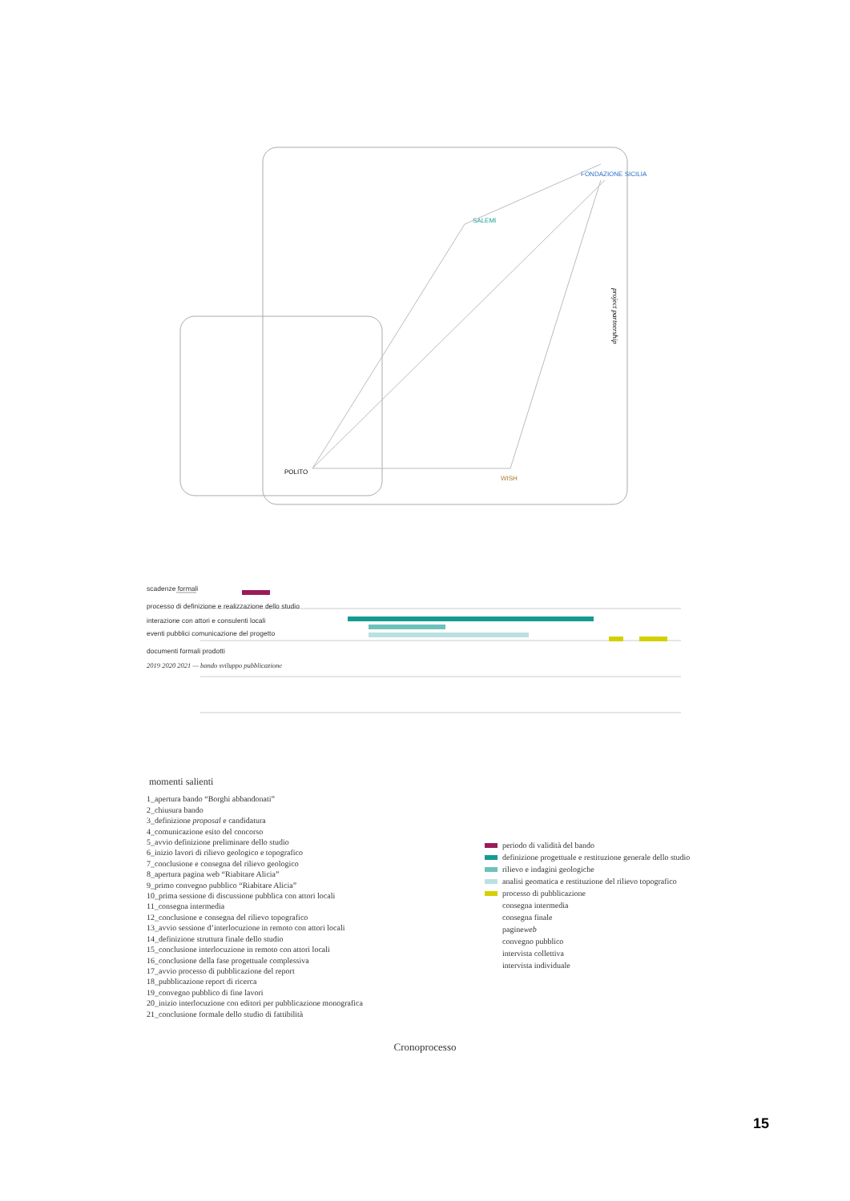FONDAZIONE SICILIA
SALEMI
WISH
POLITO
project partnership
scadenze formali
processo di definizione e realizzazione dello studio
interazione con attori e consulenti locali
eventi pubblici comunicazione del progetto
documenti formali prodotti
2019 2020 2021 — bando sviluppo pubblicazione
momenti salienti
1_apertura bando “Borghi abbandonati”
2_chiusura bando
3_definizione proposal e candidatura
4_comunicazione esito del concorso
5_avvio definizione preliminare dello studio
6_inizio lavori di rilievo geologico e topografico
7_conclusione e consegna del rilievo geologico
8_apertura pagina web “Riabitare Alicia”
9_primo convegno pubblico “Riabitare Alicia”
10_prima sessione di discussione pubblica con attori locali
11_consegna intermedia
12_conclusione e consegna del rilievo topografico
13_avvio sessione d’interlocuzione in remoto con attori locali
14_definizione struttura finale dello studio
15_conclusione interlocuzione in remoto con attori locali
16_conclusione della fase progettuale complessiva
17_avvio processo di pubblicazione del report
18_pubblicazione report di ricerca
19_convegno pubblico di fine lavori
20_inizio interlocuzione con editori per pubblicazione monografica
21_conclusione formale dello studio di fattibilità
periodo di validità del bando
definizione progettuale e restituzione generale dello studio
rilievo e indagini geologiche
analisi geomatica e restituzione del rilievo topografico
processo di pubblicazione
consegna intermedia
consegna finale
pagine web
convegno pubblico
intervista collettiva
intervista individuale
Cronoprocesso
15